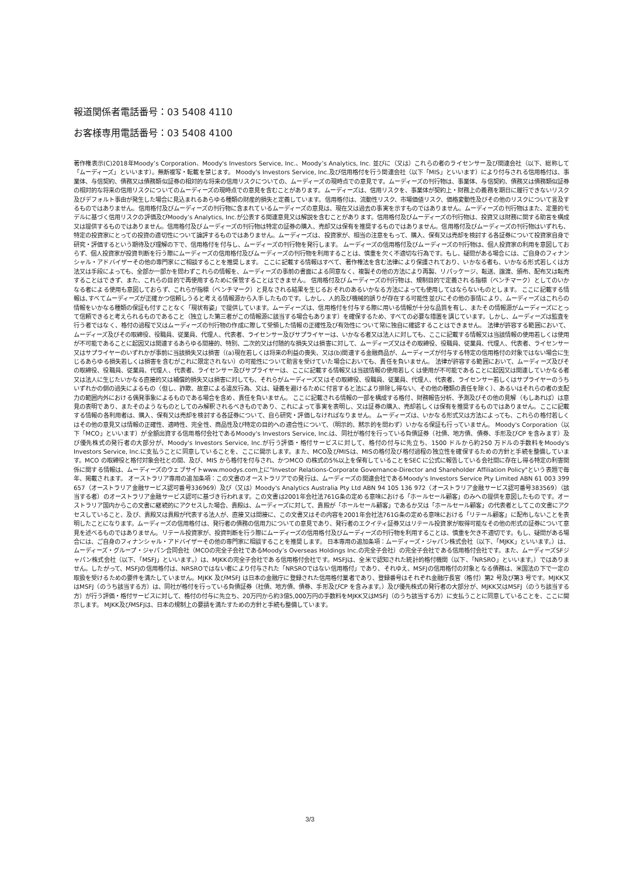報道関係者電話番号：03 5408 4110
お客様専用電話番号：03 5408 4100
著作権表示(C)2018年Moody’s Corporation、Moody's Investors Service, Inc.、Moody’s Analytics, Inc. 並びに（又は）これらの者のライセンサー及び関連会社（以下、総称して「ムーディーズ」といいます）。無断複写・転載を禁じます。 Moody's Investors Service, Inc.及び信用格付を行う関連会社（以下「MIS」といいます）により付与される信用格付は、事業体、与信契約、債務又は債務類似証券の相対的な将来の信用リスクについての、ムーディーズの現時点での意見です。ムーディーズの刊行物は、事業体、与信契約、債務又は債務類似証券の相対的な将来の信用リスクについてのムーディーズの現時点での意見を含むことがあります。ムーディーズは、信用リスクを、事業体が契約上・財務上の義務を期日に履行できないリスク及びデフォルト事由が発生した場合に見込まれるあらゆる種類の財産的損失と定義しています。信用格付は、流動性リスク、市場価値リスク、価格変動性及びその他のリスクについて言及するものではありません。信用格付及びムーディーズの刊行物に含まれているムーディーズの意見は、現在又は過去の事実を示すものではありません。ムーディーズの刊行物はまた、定量的モデルに基づく信用リスクの評価及びMoody’s Analytics, Inc.が公表する関連意見又は解説を含むことがあります。信用格付及びムーディーズの刊行物は、投資又は財務に関する助言を構成又は提供するものではありません。信用格付及びムーディーズの刊行物は特定の証券の購入、売却又は保有を推奨するものではありません。信用格付及びムーディーズの刊行物はいずれも、特定の投資家にとっての投資の適切性について論評するものではありません。ムーディーズは、投資家が、相当の注意をもって、購入、保有又は売却を検討する各証券について投資家自身で研究・評価するという期待及び理解の下で、信用格付を付与し、ムーディーズの刊行物を発行します。 ムーディーズの信用格付及びムーディーズの刊行物は、個人投資家の利用を意図しておらず、個人投資家が投資判断を行う際にムーディーズの信用格付及びムーディーズの刊行物を利用することは、慎重を欠く不適切な行為です。もし、疑問がある場合には、ご自身のフィナンシャル・アドバイザーその他の専門家にご相談することを推奨します。 ここに記載する情報はすべて、著作権法を含む法律により保護されており、いかなる者も、いかなる形式若しくは方法又は手段によっても、全部か一部かを問わずこれらの情報を、ムーディーズの事前の書面による同意なく、複製その他の方法により再製、リパッケージ、転送、譲渡、頒布、配布又は転売することはできず、また、これらの目的で再使用するために保管することはできません。 信用格付及びムーディーズの刊行物は、規制目的で定義される指標（ベンチマーク）としてのいかなる者による使用も意図しておらず、これらが指標（ベンチマーク）と見なされる結果を生じるおそれのあるいかなる方法によっても使用してはならないものとします。 ここに記載する情報は､すべてムーディーズが正確かつ信頼しうると考える情報源から入手したものです。しかし、人的及び機械的誤りが存在する可能性並びにその他の事情により、ムーディーズはこれらの情報をいかなる種類の保証も付すことなく「現状有姿」で提供しています。ムーディーズは、信用格付を付与する際に用いる情報が十分な品質を有し、またその情報源がムーディーズにとって信頼できると考えられるものであること（独立した第三者がこの情報源に該当する場合もあります）を確保するため、すべての必要な措置を講じています。しかし、ムーディーズは監査を行う者ではなく、格付の過程で又はムーディーズの刊行物の作成に際して受領した情報の正確性及び有効性について常に独自に確認することはできません。 法律が許容する範囲において、ムーディーズ及びその取締役、役職員、従業員、代理人、代表者、ライセンサー及びサプライヤーは、いかなる者又は法人に対しても、ここに記載する情報又は当該情報の使用若しくは使用が不可能であることに起因又は関連するあらゆる間接的、特別、二次的又は付随的な損失又は損害に対して、ムーディーズ又はその取締役、役職員、従業員、代理人、代表者、ライセンサー又はサプライヤーのいずれかが事前に当該損失又は損害（(a)現在若しくは将来の利益の喪失、又は(b)関連する金融商品が、ムーディーズが付与する特定の信用格付の対象ではない場合に生じるあらゆる損失若しくは損害を含むがこれに限定されない）の可能性について助言を受けていた場合においても、責任を負いません。 法律が許容する範囲において、ムーディーズ及びその取締役、役職員、従業員、代理人、代表者、ライセンサー及びサプライヤーは、ここに記載する情報又は当該情報の使用若しくは使用が不可能であることに起因又は関連していかなる者又は法人に生じたいかなる直接的又は補償的損失又は損害に対しても、それらがムーディーズ又はその取締役、役職員、従業員、代理人、代表者、ライセンサー若しくはサプライヤーのうちいずれかの側の過失によるもの（但し、詐欺、故意による違反行為、又は、疑義を避けるために付言すると法により排除し得ない、その他の種類の責任を除く）、あるいはそれらの者の支配力の範囲内外における偶発事象によるものである場合を含め、責任を負いません。 ここに記載される情報の一部を構成する格付、財務報告分析、予測及びその他の見解（もしあれば）は意見の表明であり、またそのようなものとしてのみ解釈されるべきものであり、これによって事実を表明し、又は証券の購入、売却若しくは保有を推奨するものではありません。ここに記載する情報の各利用者は、購入、保有又は売却を検討する各証券について、自ら研究・評価しなければなりません。 ムーディーズは、いかなる形式又は方法によっても、これらの格付若しくはその他の意見又は情報の正確性、適時性、完全性、商品性及び特定の目的への適合性について、（明示的、黙示的を問わず）いかなる保証も行っていません。 Moody's Corporation（以下「MCO」といいます）が全額出資する信用格付会社であるMoody's Investors Service, Inc.は、同社が格付を行っている負債証券（社債、地方債、債券、手形及びCP を含みます）及び優先株式の発行者の大部分が、Moody's Investors Service, Inc.が行う評価・格付サービスに対して、格付の付与に先立ち、1500 ドルから約250 万ドルの手数料をMoody's Investors Service, Inc.に支払うことに同意していることを、ここに開示します。また、MCO及びMISは、MISの格付及び格付過程の独立性を確保するための方針と手続を整備しています。MCO の取締役と格付対象会社との間、及び、MIS から格付を付与され、かつMCO の株式の5%以上を保有していることをSEC に公式に報告している会社間に存在し得る特定の利害関係に関する情報は、ムーディーズのウェブサイトwww.moodys.com上に"Investor Relations-Corporate Governance-Director and Shareholder Affiliation Policy"という表題で毎年、掲載されます。 オーストラリア専用の追加条項：この文書のオーストラリアでの発行は、ムーディーズの関連会社であるMoody's Investors Service Pty Limited ABN 61 003 399 657（オーストラリア金融サービス認可番号336969）及び（又は）Moody's Analytics Australia Pty Ltd ABN 94 105 136 972（オーストラリア金融サービス認可番号383569）（該当する者）のオーストラリア金融サービス認可に基づき行われます。この文書は2001年会社法761G条の定める意味における「ホールセール顧客」のみへの提供を意図したものです。オーストラリア国内からこの文書に継続的にアクセスした場合、貴殿は、ムーディーズに対して、貴殿が「ホールセール顧客」であるか又は「ホールセール顧客」の代表者としてこの文書にアクセスしていること、及び、貴殿又は貴殿が代表する法人が、直接又は間接に、この文書又はその内容を2001年会社法761G条の定める意味における「リテール顧客」に配布しないことを表明したことになります。ムーディーズの信用格付は、発行者の債務の信用力についての意見であり、発行者のエクイティ証券又はリテール投資家が取得可能なその他の形式の証券について意見を述べるものではありません。リテール投資家が、投資判断を行う際にムーディーズの信用格付及びムーディーズの刊行物を利用することは、慎重を欠き不適切です。もし、疑問がある場合には、ご自身のフィナンシャル・アドバイザーその他の専門家に相談することを推奨します。 日本専用の追加条項：ムーディーズ・ジャパン株式会社（以下、「MJKK」といいます。）は、ムーディーズ・グループ・ジャパン合同会社（MCOの完全子会社であるMoody’s Overseas Holdings Inc.の完全子会社）の完全子会社である信用格付会社です。また、ムーディーズSFジャパン株式会社（以下、「MSFJ」といいます。）は、MJKKの完全子会社である信用格付会社です。MSFJは、全米で認知された統計的格付機関（以下、「NRSRO」といいます。）ではありません。したがって、MSFJの信用格付は、NRSROではない者により付与された「NRSROではない信用格付」であり、それゆえ、MSFJの信用格付の対象となる債務は、米国法の下で一定の取扱を受けるための要件を満たしていません。MJKK 及びMSFJ は日本の金融庁に登録された信用格付業者であり、登録番号はそれぞれ金融庁長官（格付）第2 号及び第3 号です。MJKK又はMSFJ（のうち該当する方）は、同社が格付を行っている負債証券（社債、地方債、債券、手形及びCP を含みます。）及び優先株式の発行者の大部分が、MJKK又はMSFJ（のうち該当する方）が行う評価・格付サービスに対して、格付の付与に先立ち、20万円から約3億5,000万円の手数料をMJKK又はMSFJ（のうち該当する方）に支払うことに同意していることを、ここに開示します。 MJKK及びMSFJは、日本の規制上の要請を満たすための方針と手続も整備しています。
3/3